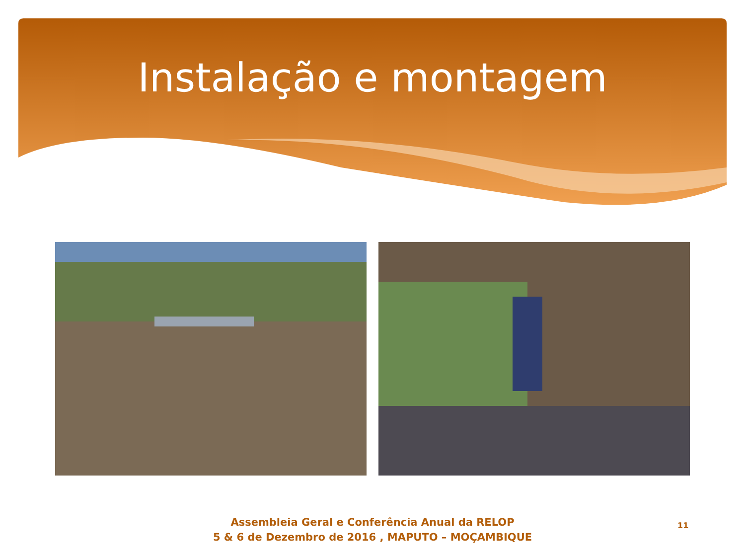Instalação e montagem
Assembleia Geral e Conferência Anual da RELOP
5 & 6 de Dezembro de 2016 , MAPUTO – MOÇAMBIQUE
11